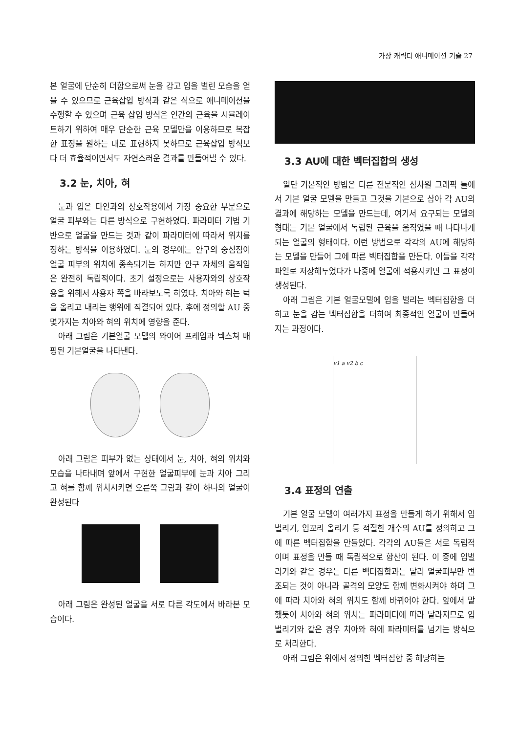가상 캐릭터 애니메이션 기술 27
본 얼굴에 단순히 더함으로써 눈을 감고 입을 벌린 모습을 얻을 수 있으므로 근육삽입 방식과 같은 식으로 애니메이션을 수행할 수 있으며 근육 삽입 방식은 인간의 근육을 시뮬레이트하기 위하여 매우 단순한 근육 모델만을 이용하므로 복잡한 표정을 원하는 대로 표현하지 못하므로 근육삽입 방식보다 더 효율적이면서도 자연스러운 결과를 만들어낼 수 있다.
3.2 눈, 치아, 혀
눈과 입은 타인과의 상호작용에서 가장 중요한 부분으로 얼굴 피부와는 다른 방식으로 구현하였다. 파라미터 기법 기반으로 얼굴을 만드는 것과 같이 파라미터에 따라서 위치를 정하는 방식을 이용하였다. 눈의 경우에는 안구의 중심점이 얼굴 피부의 위치에 종속되기는 하지만 안구 자체의 움직임은 완전히 독립적이다. 초기 설정으로는 사용자와의 상호작용을 위해서 사용자 쪽을 바라보도록 하였다. 치아와 혀는 턱을 올리고 내리는 행위에 직결되어 있다. 후에 정의할 AU 중 몇가지는 치아와 혀의 위치에 영향을 준다.
아래 그림은 기본얼굴 모델의 와이어 프레임과 텍스쳐 매핑된 기본얼굴을 나타낸다.
아래 그림은 피부가 없는 상태에서 눈, 치아, 혀의 위치와 모습을 나타내며 앞에서 구현한 얼굴피부에 눈과 치아 그리고 혀를 함께 위치시키면 오른쪽 그림과 같이 하나의 얼굴이 완성된다
아래 그림은 완성된 얼굴을 서로 다른 각도에서 바라본 모습이다.
3.3 AU에 대한 벡터집합의 생성
일단 기본적인 방법은 다른 전문적인 삼차원 그래픽 툴에서 기본 얼굴 모델을 만들고 그것을 기본으로 삼아 각 AU의 결과에 해당하는 모델을 만드는데, 여기서 요구되는 모델의 형태는 기본 얼굴에서 독립된 근육을 움직였을 때 나타나게 되는 얼굴의 형태이다. 이런 방법으로 각각의 AU에 해당하는 모델을 만들어 그에 따른 벡터집합을 만든다. 이들을 각각 파일로 저장해두었다가 나중에 얼굴에 적용시키면 그 표정이 생성된다.
아래 그림은 기본 얼굴모델에 입을 벌리는 벡터집합을 더하고 눈을 감는 벡터집합을 더하여 최종적인 얼굴이 만들어지는 과정이다.
v1 a v2 b c
3.4 표정의 연출
기본 얼굴 모델이 여러가지 표정을 만들게 하기 위해서 입벌리기, 입꼬리 올리기 등 적절한 개수의 AU를 정의하고 그에 따른 벡터집합을 만들었다. 각각의 AU들은 서로 독립적이며 표정을 만들 때 독립적으로 합산이 된다. 이 중에 입벌리기와 같은 경우는 다른 벡터집합과는 달리 얼굴피부만 변조되는 것이 아니라 골격의 모양도 함께 변화시켜야 하며 그에 따라 치아와 혀의 위치도 함께 바뀌어야 한다. 앞에서 말했듯이 치아와 혀의 위치는 파라미터에 따라 달라지므로 입벌리기와 같은 경우 치아와 혀에 파라미터를 넘기는 방식으로 처리한다.
아래 그림은 위에서 정의한 벡터집합 중 해당하는